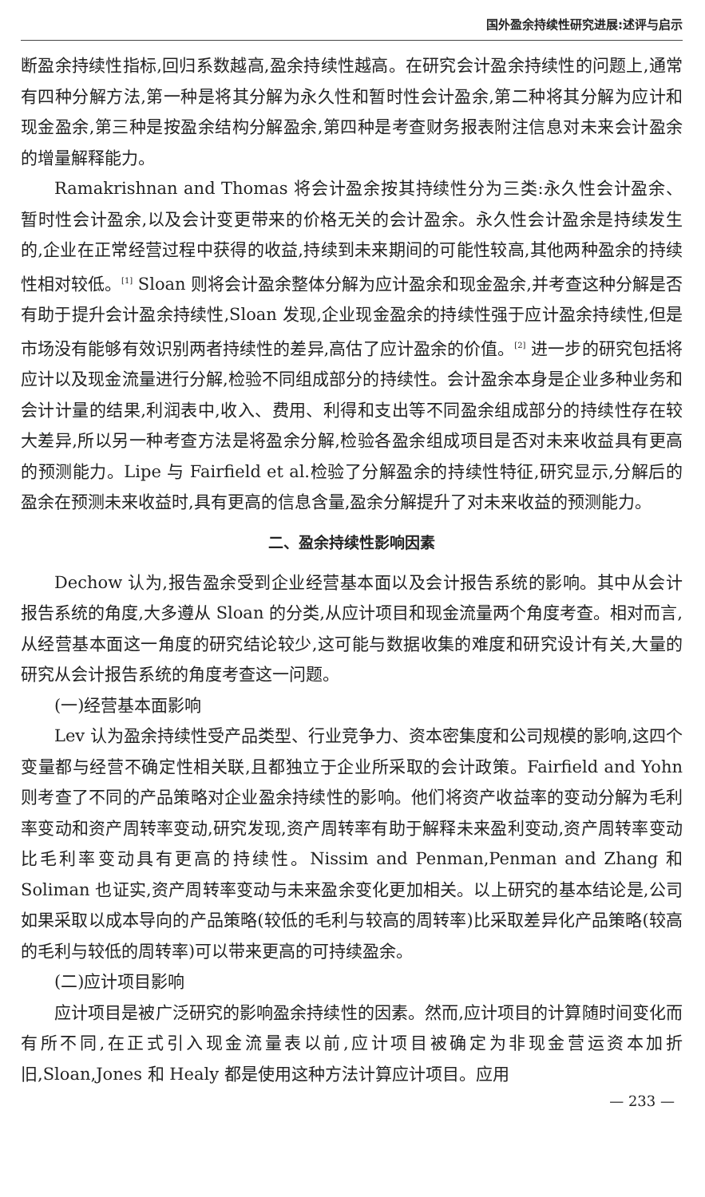国外盈余持续性研究进展:述评与启示
断盈余持续性指标,回归系数越高,盈余持续性越高。在研究会计盈余持续性的问题上,通常有四种分解方法,第一种是将其分解为永久性和暂时性会计盈余,第二种将其分解为应计和现金盈余,第三种是按盈余结构分解盈余,第四种是考查财务报表附注信息对未来会计盈余的增量解释能力。
Ramakrishnan and Thomas 将会计盈余按其持续性分为三类:永久性会计盈余、暂时性会计盈余,以及会计变更带来的价格无关的会计盈余。永久性会计盈余是持续发生的,企业在正常经营过程中获得的收益,持续到未来期间的可能性较高,其他两种盈余的持续性相对较低。<sup>[1]</sup> Sloan 则将会计盈余整体分解为应计盈余和现金盈余,并考查这种分解是否有助于提升会计盈余持续性,Sloan 发现,企业现金盈余的持续性强于应计盈余持续性,但是市场没有能够有效识别两者持续性的差异,高估了应计盈余的价值。<sup>[2]</sup> 进一步的研究包括将应计以及现金流量进行分解,检验不同组成部分的持续性。会计盈余本身是企业多种业务和会计计量的结果,利润表中,收入、费用、利得和支出等不同盈余组成部分的持续性存在较大差异,所以另一种考查方法是将盈余分解,检验各盈余组成项目是否对未来收益具有更高的预测能力。Lipe 与 Fairfield et al.检验了分解盈余的持续性特征,研究显示,分解后的盈余在预测未来收益时,具有更高的信息含量,盈余分解提升了对未来收益的预测能力。
二、盈余持续性影响因素
Dechow 认为,报告盈余受到企业经营基本面以及会计报告系统的影响。其中从会计报告系统的角度,大多遵从 Sloan 的分类,从应计项目和现金流量两个角度考查。相对而言,从经营基本面这一角度的研究结论较少,这可能与数据收集的难度和研究设计有关,大量的研究从会计报告系统的角度考查这一问题。
(一)经营基本面影响
Lev 认为盈余持续性受产品类型、行业竞争力、资本密集度和公司规模的影响,这四个变量都与经营不确定性相关联,且都独立于企业所采取的会计政策。Fairfield and Yohn 则考查了不同的产品策略对企业盈余持续性的影响。他们将资产收益率的变动分解为毛利率变动和资产周转率变动,研究发现,资产周转率有助于解释未来盈利变动,资产周转率变动比毛利率变动具有更高的持续性。Nissim and Penman,Penman and Zhang 和 Soliman 也证实,资产周转率变动与未来盈余变化更加相关。以上研究的基本结论是,公司如果采取以成本导向的产品策略(较低的毛利与较高的周转率)比采取差异化产品策略(较高的毛利与较低的周转率)可以带来更高的可持续盈余。
(二)应计项目影响
应计项目是被广泛研究的影响盈余持续性的因素。然而,应计项目的计算随时间变化而有所不同,在正式引入现金流量表以前,应计项目被确定为非现金营运资本加折旧,Sloan,Jones 和 Healy 都是使用这种方法计算应计项目。应用
— 233 —